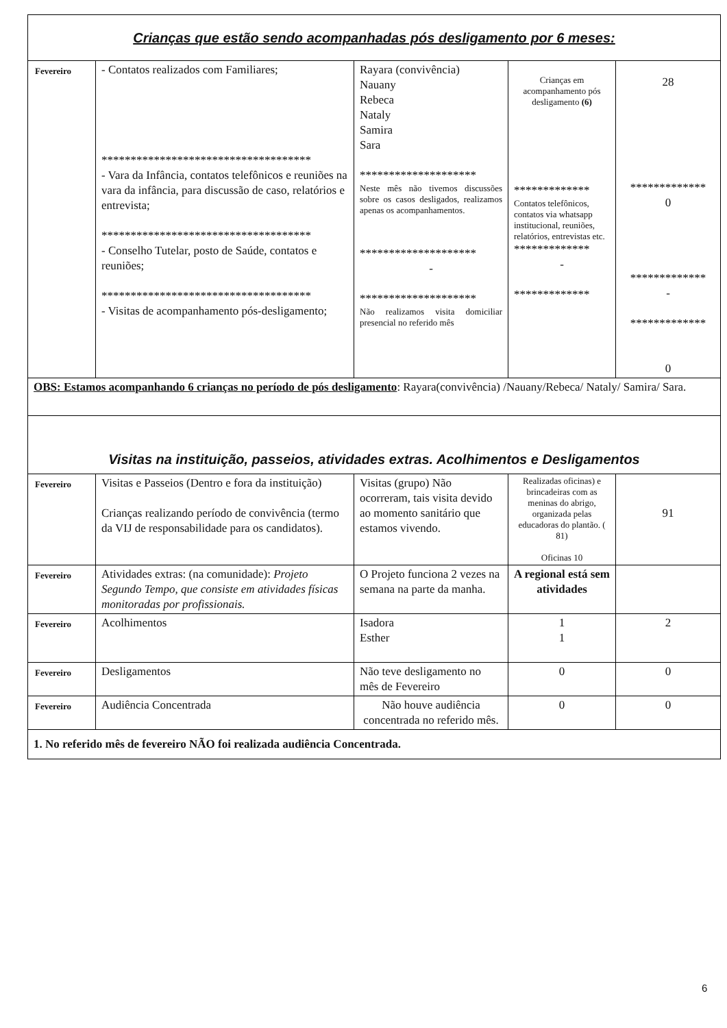| Crianças que estão sendo acompanhadas pós desligamento por 6 meses: | | | | |
| Fevereiro | - Contatos realizados com Familiares; ************************************ - Vara da Infância, contatos telefônicos e reuniões na vara da infância, para discussão de caso, relatórios e entrevista; ************************************ - Conselho Tutelar, posto de Saúde, contatos e reuniões; ************************************ - Visitas de acompanhamento pós-desligamento; | Rayara (convivência) Nauany Rebeca Nataly Samira Sara ******************** Neste mês não tivemos discussões sobre os casos desligados, realizamos apenas os acompanhamentos. ******************** - ******************** Não realizamos visita domiciliar presencial no referido mês | Crianças em acompanhamento pós desligamento (6) ************* Contatos telefônicos, contatos via whatsapp institucional, reuniões, relatórios, entrevistas etc. ************* - ************* | 28 ************* 0 ************* - ************* 0 |
| OBS: Estamos acompanhando 6 crianças no período de pós desligamento : Rayara(convivência) /Nauany/Rebeca/ Nataly/ Samira/ Sara. | | | | |
| Visitas na instituição, passeios, atividades extras. Acolhimentos e Desligamentos | | | | |
| Fevereiro | Visitas e Passeios (Dentro e fora da instituição) Crianças realizando período de convivência (termo da VIJ de responsabilidade para os candidatos). | Visitas (grupo) Não ocorreram, tais visita devido ao momento sanitário que estamos vivendo. | Realizadas oficinas) e brincadeiras com as meninas do abrigo, organizada pelas educadoras do plantão. ( 81) Oficinas 10 | 91 |
| Fevereiro | Atividades extras: (na comunidade): Projeto Segundo Tempo, que consiste em atividades físicas monitoradas por profissionais. | O Projeto funciona 2 vezes na semana na parte da manha. | A regional está sem atividades | |
| Fevereiro | Acolhimentos | Isadora Esther | 1 1 | 2 |
| Fevereiro | Desligamentos | Não teve desligamento no mês de Fevereiro | 0 | 0 |
| Fevereiro | Audiência Concentrada | Não houve audiência concentrada no referido mês. | 0 | 0 |
| 1. No referido mês de fevereiro NÃO foi realizada audiência Concentrada. | | | | |
6